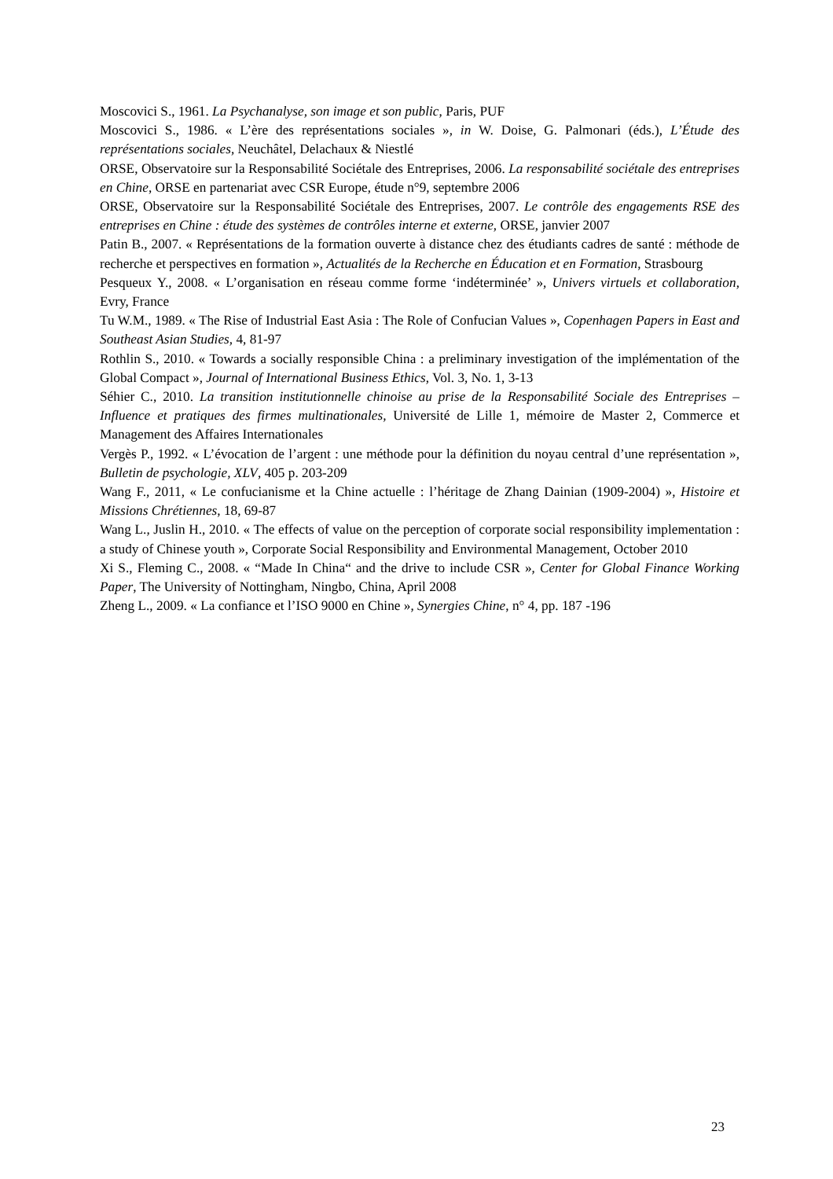Moscovici S., 1961. La Psychanalyse, son image et son public, Paris, PUF
Moscovici S., 1986. « L’ère des représentations sociales », in W. Doise, G. Palmonari (éds.), L’Étude des représentations sociales, Neuchâtel, Delachaux & Niestlé
ORSE, Observatoire sur la Responsabilité Sociétale des Entreprises, 2006. La responsabilité sociétale des entreprises en Chine, ORSE en partenariat avec CSR Europe, étude n°9, septembre 2006
ORSE, Observatoire sur la Responsabilité Sociétale des Entreprises, 2007. Le contrôle des engagements RSE des entreprises en Chine : étude des systèmes de contrôles interne et externe, ORSE, janvier 2007
Patin B., 2007. « Représentations de la formation ouverte à distance chez des étudiants cadres de santé : méthode de recherche et perspectives en formation », Actualités de la Recherche en Éducation et en Formation, Strasbourg
Pesqueux Y., 2008. « L’organisation en réseau comme forme ‘indéterminée’ », Univers virtuels et collaboration, Evry, France
Tu W.M., 1989. « The Rise of Industrial East Asia : The Role of Confucian Values », Copenhagen Papers in East and Southeast Asian Studies, 4, 81-97
Rothlin S., 2010. « Towards a socially responsible China : a preliminary investigation of the implémentation of the Global Compact », Journal of International Business Ethics, Vol. 3, No. 1, 3-13
Séhier C., 2010. La transition institutionnelle chinoise au prise de la Responsabilité Sociale des Entreprises – Influence et pratiques des firmes multinationales, Université de Lille 1, mémoire de Master 2, Commerce et Management des Affaires Internationales
Vergès P., 1992. « L’évocation de l’argent : une méthode pour la définition du noyau central d’une représentation », Bulletin de psychologie, XLV, 405 p. 203-209
Wang F., 2011, « Le confucianisme et la Chine actuelle : l’héritage de Zhang Dainian (1909-2004) », Histoire et Missions Chrétiennes, 18, 69-87
Wang L., Juslin H., 2010. « The effects of value on the perception of corporate social responsibility implementation : a study of Chinese youth », Corporate Social Responsibility and Environmental Management, October 2010
Xi S., Fleming C., 2008. « “Made In China“ and the drive to include CSR », Center for Global Finance Working Paper, The University of Nottingham, Ningbo, China, April 2008
Zheng L., 2009. « La confiance et l’ISO 9000 en Chine », Synergies Chine, n° 4, pp. 187 -196
23